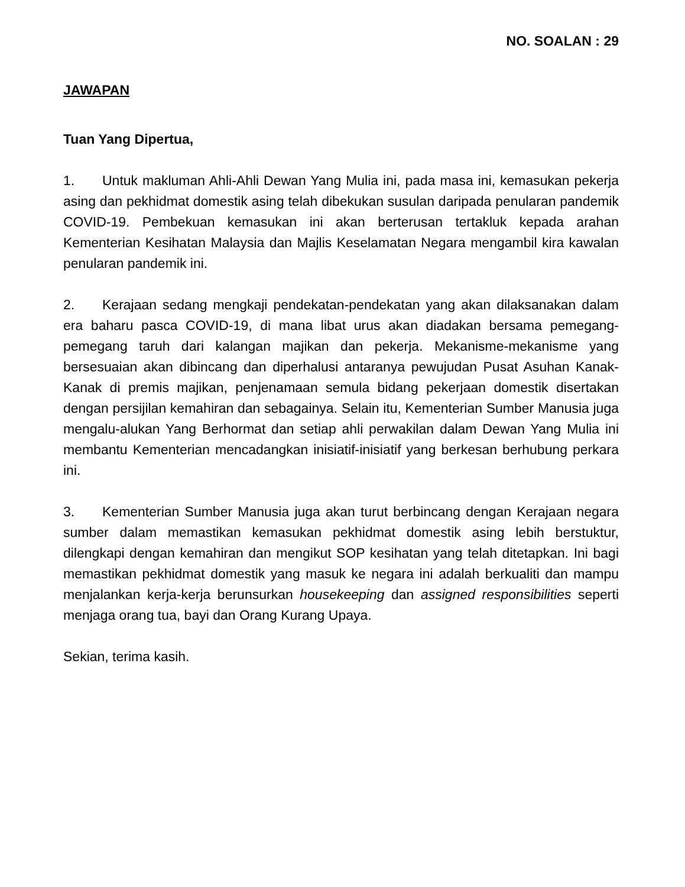NO. SOALAN : 29
JAWAPAN
Tuan Yang Dipertua,
1. Untuk makluman Ahli-Ahli Dewan Yang Mulia ini, pada masa ini, kemasukan pekerja asing dan pekhidmat domestik asing telah dibekukan susulan daripada penularan pandemik COVID-19. Pembekuan kemasukan ini akan berterusan tertakluk kepada arahan Kementerian Kesihatan Malaysia dan Majlis Keselamatan Negara mengambil kira kawalan penularan pandemik ini.
2. Kerajaan sedang mengkaji pendekatan-pendekatan yang akan dilaksanakan dalam era baharu pasca COVID-19, di mana libat urus akan diadakan bersama pemegang-pemegang taruh dari kalangan majikan dan pekerja. Mekanisme-mekanisme yang bersesuaian akan dibincang dan diperhalusi antaranya pewujudan Pusat Asuhan Kanak-Kanak di premis majikan, penjenamaan semula bidang pekerjaan domestik disertakan dengan persijilan kemahiran dan sebagainya. Selain itu, Kementerian Sumber Manusia juga mengalu-alukan Yang Berhormat dan setiap ahli perwakilan dalam Dewan Yang Mulia ini membantu Kementerian mencadangkan inisiatif-inisiatif yang berkesan berhubung perkara ini.
3. Kementerian Sumber Manusia juga akan turut berbincang dengan Kerajaan negara sumber dalam memastikan kemasukan pekhidmat domestik asing lebih berstuktur, dilengkapi dengan kemahiran dan mengikut SOP kesihatan yang telah ditetapkan. Ini bagi memastikan pekhidmat domestik yang masuk ke negara ini adalah berkualiti dan mampu menjalankan kerja-kerja berunsurkan housekeeping dan assigned responsibilities seperti menjaga orang tua, bayi dan Orang Kurang Upaya.
Sekian, terima kasih.